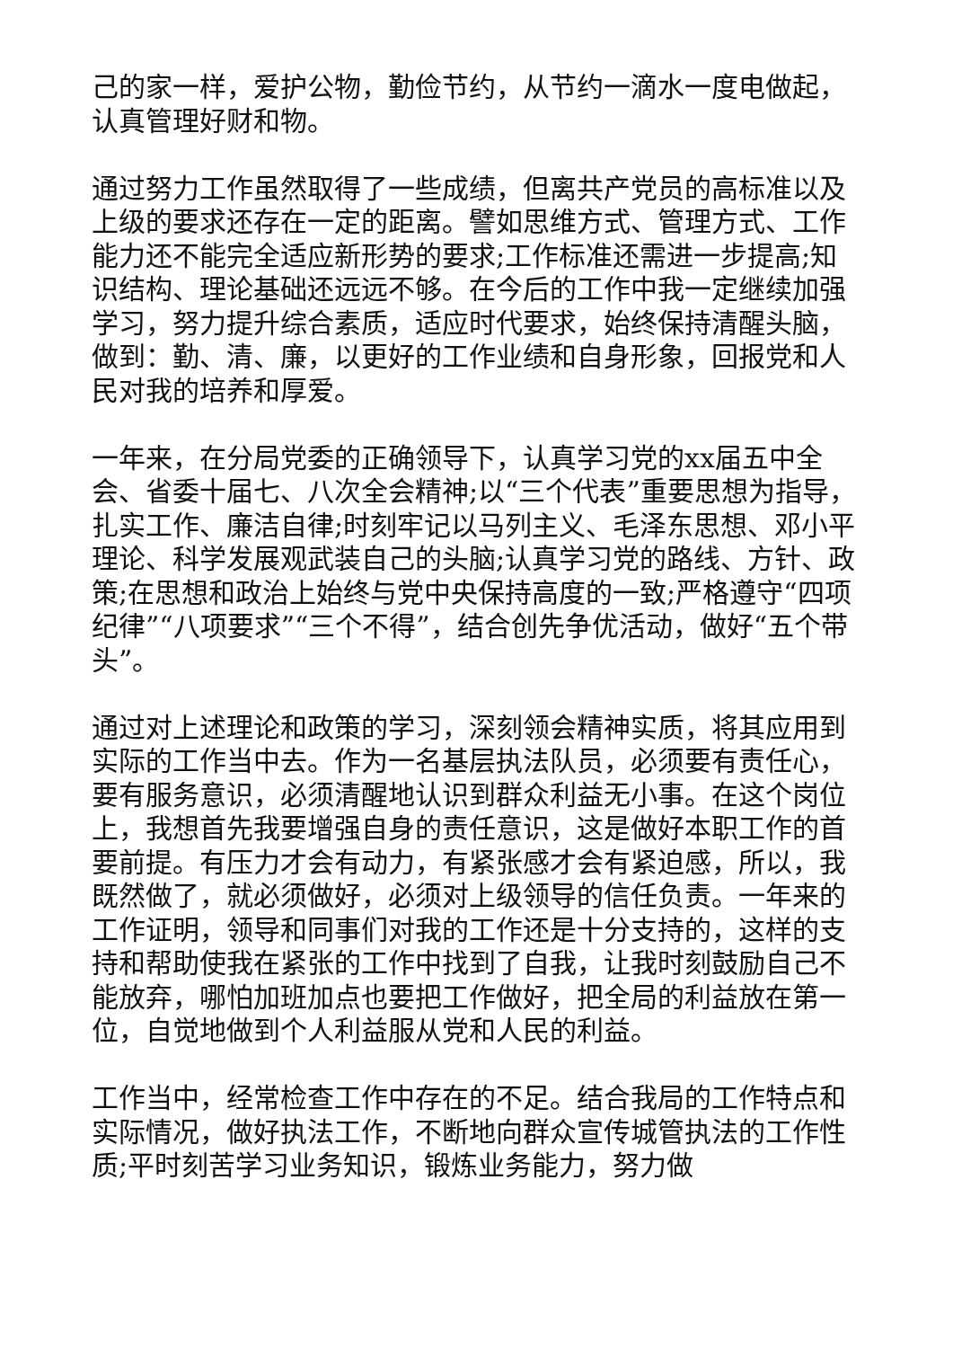己的家一样，爱护公物，勤俭节约，从节约一滴水一度电做起，认真管理好财和物。
通过努力工作虽然取得了一些成绩，但离共产党员的高标准以及上级的要求还存在一定的距离。譬如思维方式、管理方式、工作能力还不能完全适应新形势的要求;工作标准还需进一步提高;知识结构、理论基础还远远不够。在今后的工作中我一定继续加强学习，努力提升综合素质，适应时代要求，始终保持清醒头脑，做到：勤、清、廉，以更好的工作业绩和自身形象，回报党和人民对我的培养和厚爱。
一年来，在分局党委的正确领导下，认真学习党的xx届五中全会、省委十届七、八次全会精神;以“三个代表”重要思想为指导，扎实工作、廉洁自律;时刻牢记以马列主义、毛泽东思想、邓小平理论、科学发展观武装自己的头脑;认真学习党的路线、方针、政策;在思想和政治上始终与党中央保持高度的一致;严格遵守“四项纪律”“八项要求”“三个不得”，结合创先争优活动，做好“五个带头”。
通过对上述理论和政策的学习，深刻领会精神实质，将其应用到实际的工作当中去。作为一名基层执法队员，必须要有责任心，要有服务意识，必须清醒地认识到群众利益无小事。在这个岗位上，我想首先我要增强自身的责任意识，这是做好本职工作的首要前提。有压力才会有动力，有紧张感才会有紧迫感，所以，我既然做了，就必须做好，必须对上级领导的信任负责。一年来的工作证明，领导和同事们对我的工作还是十分支持的，这样的支持和帮助使我在紧张的工作中找到了自我，让我时刻鼓励自己不能放弃，哪怕加班加点也要把工作做好，把全局的利益放在第一位，自觉地做到个人利益服从党和人民的利益。
工作当中，经常检查工作中存在的不足。结合我局的工作特点和实际情况，做好执法工作，不断地向群众宣传城管执法的工作性质;平时刻苦学习业务知识，锻炼业务能力，努力做